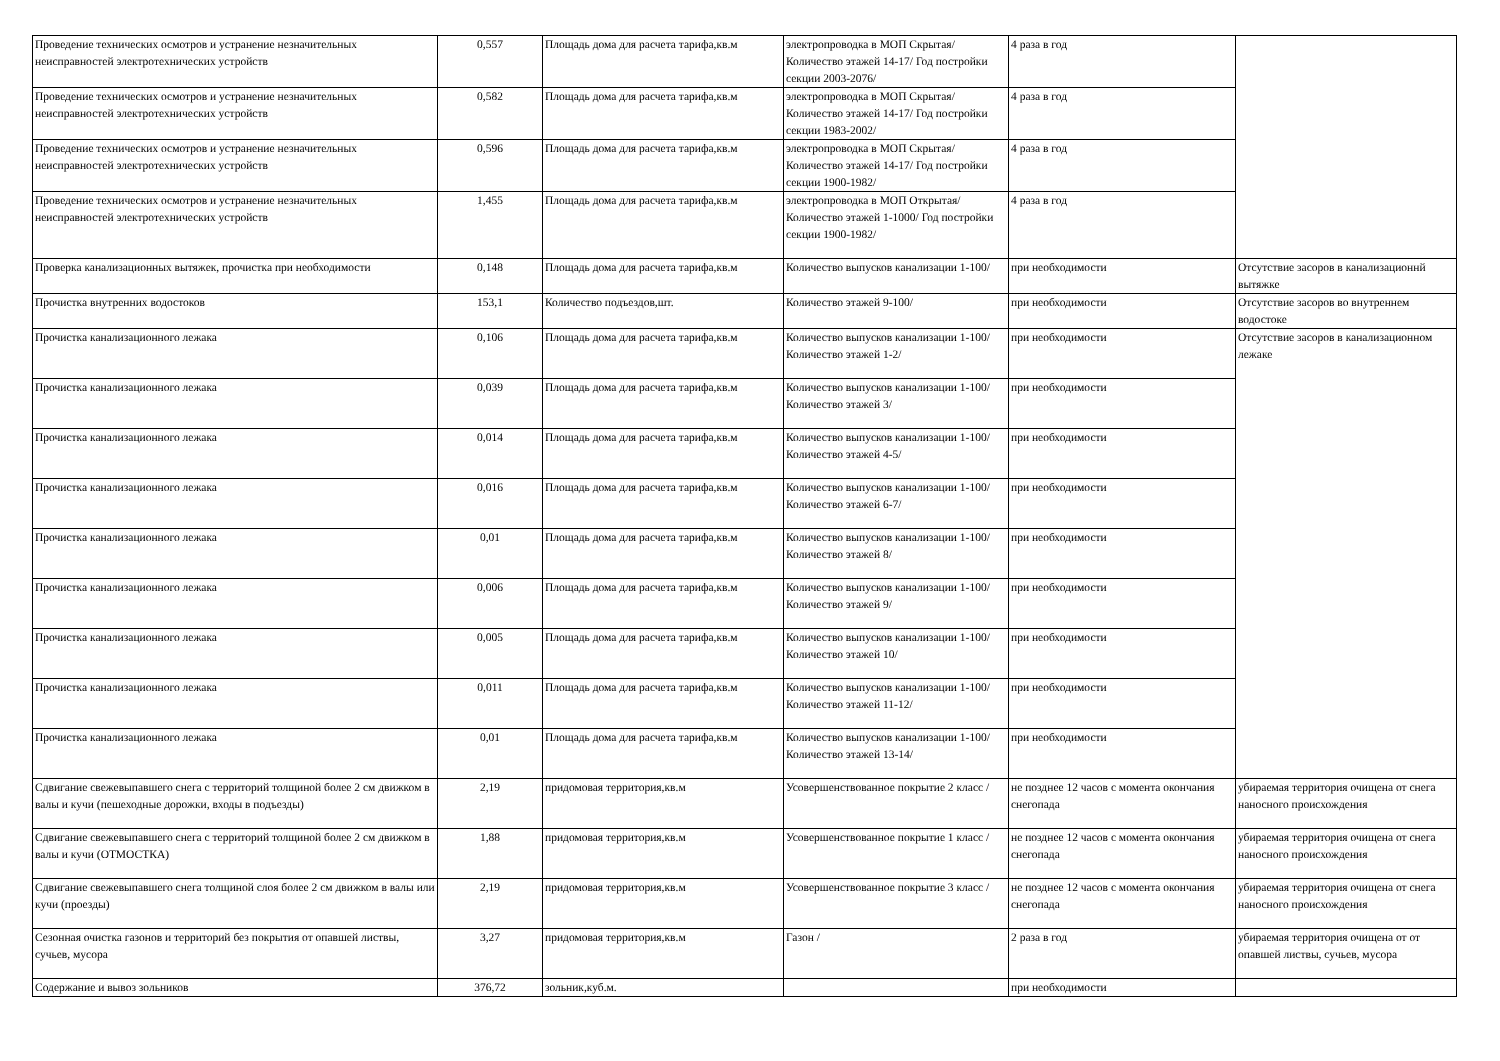| Проведение технических осмотров и устранение незначительных неисправностей электротехнических устройств | 0,557 | Площадь дома для расчета тарифа,кв.м | электропроводка в МОП Скрытая/ Количество этажей 14-17/ Год постройки секции 2003-2076/ | 4 раза в год | |
| Проведение технических осмотров и устранение незначительных неисправностей электротехнических устройств | 0,582 | Площадь дома для расчета тарифа,кв.м | электропроводка в МОП Скрытая/ Количество этажей 14-17/ Год постройки секции 1983-2002/ | 4 раза в год | |
| Проведение технических осмотров и устранение незначительных неисправностей электротехнических устройств | 0,596 | Площадь дома для расчета тарифа,кв.м | электропроводка в МОП Скрытая/ Количество этажей 14-17/ Год постройки секции 1900-1982/ | 4 раза в год | |
| Проведение технических осмотров и устранение незначительных неисправностей электротехнических устройств | 1,455 | Площадь дома для расчета тарифа,кв.м | электропроводка в МОП Открытая/ Количество этажей 1-1000/ Год постройки секции 1900-1982/ | 4 раза в год | |
| Проверка канализационных вытяжек, прочистка при необходимости | 0,148 | Площадь дома для расчета тарифа,кв.м | Количество выпусков канализации 1-100/ | при необходимости | Отсутствие засоров в канализационнй вытяжке |
| Прочистка внутренних водостоков | 153,1 | Количество подъездов,шт. | Количество этажей 9-100/ | при необходимости | Отсутствие засоров во внутреннем водостоке |
| Прочистка канализационного лежака | 0,106 | Площадь дома для расчета тарифа,кв.м | Количество выпусков канализации 1-100/ Количество этажей 1-2/ | при необходимости | Отсутствие засоров в канализационном лежаке |
| Прочистка канализационного лежака | 0,039 | Площадь дома для расчета тарифа,кв.м | Количество выпусков канализации 1-100/ Количество этажей 3/ | при необходимости | |
| Прочистка канализационного лежака | 0,014 | Площадь дома для расчета тарифа,кв.м | Количество выпусков канализации 1-100/ Количество этажей 4-5/ | при необходимости | |
| Прочистка канализационного лежака | 0,016 | Площадь дома для расчета тарифа,кв.м | Количество выпусков канализации 1-100/ Количество этажей 6-7/ | при необходимости | |
| Прочистка канализационного лежака | 0,01 | Площадь дома для расчета тарифа,кв.м | Количество выпусков канализации 1-100/ Количество этажей 8/ | при необходимости | |
| Прочистка канализационного лежака | 0,006 | Площадь дома для расчета тарифа,кв.м | Количество выпусков канализации 1-100/ Количество этажей 9/ | при необходимости | |
| Прочистка канализационного лежака | 0,005 | Площадь дома для расчета тарифа,кв.м | Количество выпусков канализации 1-100/ Количество этажей 10/ | при необходимости | |
| Прочистка канализационного лежака | 0,011 | Площадь дома для расчета тарифа,кв.м | Количество выпусков канализации 1-100/ Количество этажей 11-12/ | при необходимости | |
| Прочистка канализационного лежака | 0,01 | Площадь дома для расчета тарифа,кв.м | Количество выпусков канализации 1-100/ Количество этажей 13-14/ | при необходимости | |
| Сдвигание свежевыпавшего снега с территорий толщиной более 2 см движком в валы и кучи (пешеходные дорожки, входы в подъезды) | 2,19 | придомовая территория,кв.м | Усовершенствованное покрытие 2 класс / | не позднее 12 часов с момента окончания снегопада | убираемая территория очищена от снега наносного происхождения |
| Сдвигание свежевыпавшего снега с территорий толщиной более 2 см движком в валы и кучи (ОТМОСТКА) | 1,88 | придомовая территория,кв.м | Усовершенствованное покрытие 1 класс / | не позднее 12 часов с момента окончания снегопада | убираемая территория очищена от снега наносного происхождения |
| Сдвигание свежевыпавшего снега толщиной слоя более 2 см движком в валы или кучи (проезды) | 2,19 | придомовая территория,кв.м | Усовершенствованное покрытие 3 класс / | не позднее 12 часов с момента окончания снегопада | убираемая территория очищена от снега наносного происхождения |
| Сезонная очистка газонов и территорий без покрытия от опавшей листвы, сучьев, мусора | 3,27 | придомовая территория,кв.м | Газон / | 2 раза в год | убираемая территория очищена от от опавшей листвы, сучьев, мусора |
| Содержание и вывоз зольников | 376,72 | зольник,куб.м. | | при необходимости | |